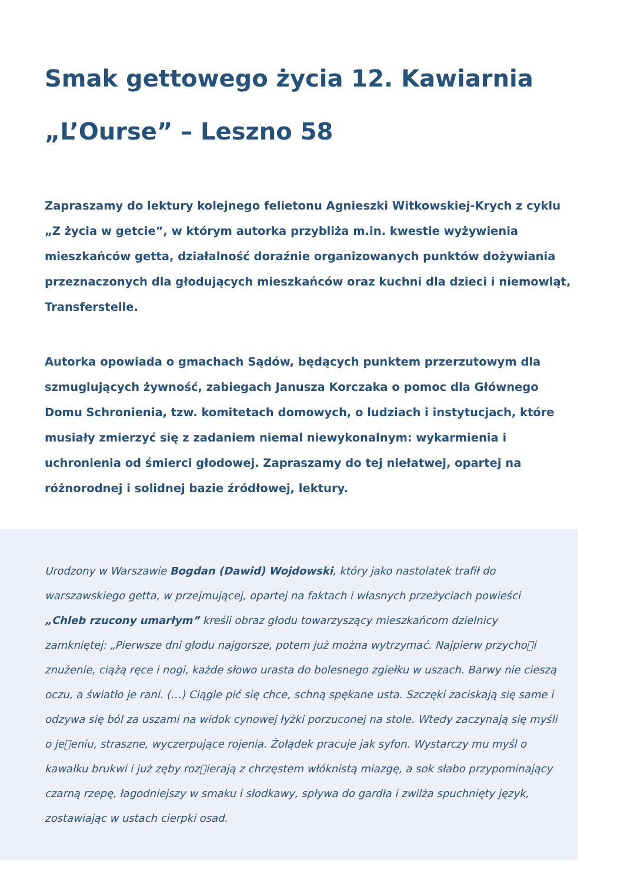Smak gettowego życia 12. Kawiarnia „L’Ourse” – Leszno 58
Zapraszamy do lektury kolejnego felietonu Agnieszki Witkowskiej-Krych z cyklu „Z życia w getcie”, w którym autorka przybliża m.in. kwestie wyżywienia mieszkańców getta, działalność doraźnie organizowanych punktów dożywiania przeznaczonych dla głodujących mieszkańców oraz kuchni dla dzieci i niemowląt, Transferstelle.
Autorka opowiada o gmachach Sądów, będących punktem przerzutowym dla szmuglujących żywność, zabiegach Janusza Korczaka o pomoc dla Głównego Domu Schronienia, tzw. komitetach domowych, o ludziach i instytucjach, które musiały zmierzyć się z zadaniem niemal niewykonalnym: wykarmienia i uchronienia od śmierci głodowej. Zapraszamy do tej niełatwej, opartej na różnorodnej i solidnej bazie źródłowej, lektury.
Urodzony w Warszawie Bogdan (Dawid) Wojdowski, który jako nastolatek trafił do warszawskiego getta, w przejmującej, opartej na faktach i własnych przeżyciach powieści „Chleb rzucony umarłym” kreśli obraz głodu towarzyszący mieszkańcom dzielnicy zamkniętej: „Pierwsze dni głodu najgorsze, potem już można wytrzymać. Najpierw przycho􀀀i znużenie, ciążą ręce i nogi, każde słowo urasta do bolesnego zgiełku w uszach. Barwy nie cieszą oczu, a światło je rani. (…) Ciągle pić się chce, schną spękane usta. Szczęki zaciskają się same i odzywa się ból za uszami na widok cynowej łyżki porzuconej na stole. Wtedy zaczynają się myśli o je􀀀eniu, straszne, wyczerpujące rojenia. Żołądek pracuje jak syfon. Wystarczy mu myśl o kawałku brukwi i już zęby roz􀀀ierają z chrzęstem włóknistą miazgę, a sok słabo przypominający czarną rzepę, łagodniejszy w smaku i słodkawy, spływa do gardła i zwilża spuchnięty język, zostawiając w ustach cierpki osad.